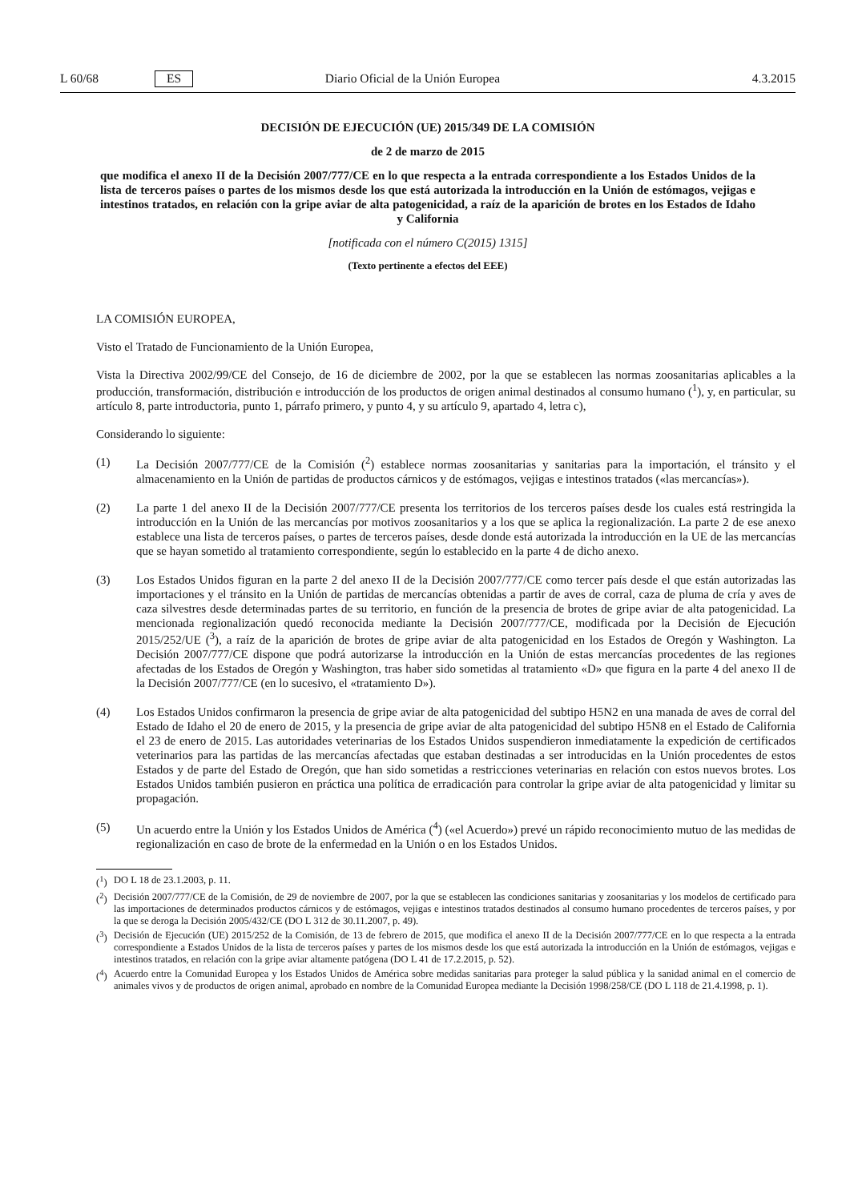L 60/68 ES Diario Oficial de la Unión Europea 4.3.2015
DECISIÓN DE EJECUCIÓN (UE) 2015/349 DE LA COMISIÓN
de 2 de marzo de 2015
que modifica el anexo II de la Decisión 2007/777/CE en lo que respecta a la entrada correspondiente a los Estados Unidos de la lista de terceros países o partes de los mismos desde los que está autorizada la introducción en la Unión de estómagos, vejigas e intestinos tratados, en relación con la gripe aviar de alta patogenicidad, a raíz de la aparición de brotes en los Estados de Idaho y California
[notificada con el número C(2015) 1315]
(Texto pertinente a efectos del EEE)
LA COMISIÓN EUROPEA,
Visto el Tratado de Funcionamiento de la Unión Europea,
Vista la Directiva 2002/99/CE del Consejo, de 16 de diciembre de 2002, por la que se establecen las normas zoosanitarias aplicables a la producción, transformación, distribución e introducción de los productos de origen animal destinados al consumo humano (<sup>1</sup>), y, en particular, su artículo 8, parte introductoria, punto 1, párrafo primero, y punto 4, y su artículo 9, apartado 4, letra c),
Considerando lo siguiente:
(1) La Decisión 2007/777/CE de la Comisión (<sup>2</sup>) establece normas zoosanitarias y sanitarias para la importación, el tránsito y el almacenamiento en la Unión de partidas de productos cárnicos y de estómagos, vejigas e intestinos tratados («las mercancías»).
(2) La parte 1 del anexo II de la Decisión 2007/777/CE presenta los territorios de los terceros países desde los cuales está restringida la introducción en la Unión de las mercancías por motivos zoosanitarios y a los que se aplica la regionalización. La parte 2 de ese anexo establece una lista de terceros países, o partes de terceros países, desde donde está autorizada la introducción en la UE de las mercancías que se hayan sometido al tratamiento correspondiente, según lo establecido en la parte 4 de dicho anexo.
(3) Los Estados Unidos figuran en la parte 2 del anexo II de la Decisión 2007/777/CE como tercer país desde el que están autorizadas las importaciones y el tránsito en la Unión de partidas de mercancías obtenidas a partir de aves de corral, caza de pluma de cría y aves de caza silvestres desde determinadas partes de su territorio, en función de la presencia de brotes de gripe aviar de alta patogenicidad. La mencionada regionalización quedó reconocida mediante la Decisión 2007/777/CE, modificada por la Decisión de Ejecución 2015/252/UE (<sup>3</sup>), a raíz de la aparición de brotes de gripe aviar de alta patogenicidad en los Estados de Oregón y Washington. La Decisión 2007/777/CE dispone que podrá autorizarse la introducción en la Unión de estas mercancías procedentes de las regiones afectadas de los Estados de Oregón y Washington, tras haber sido sometidas al tratamiento «D» que figura en la parte 4 del anexo II de la Decisión 2007/777/CE (en lo sucesivo, el «tratamiento D»).
(4) Los Estados Unidos confirmaron la presencia de gripe aviar de alta patogenicidad del subtipo H5N2 en una manada de aves de corral del Estado de Idaho el 20 de enero de 2015, y la presencia de gripe aviar de alta patogenicidad del subtipo H5N8 en el Estado de California el 23 de enero de 2015. Las autoridades veterinarias de los Estados Unidos suspendieron inmediatamente la expedición de certificados veterinarios para las partidas de las mercancías afectadas que estaban destinadas a ser introducidas en la Unión procedentes de estos Estados y de parte del Estado de Oregón, que han sido sometidas a restricciones veterinarias en relación con estos nuevos brotes. Los Estados Unidos también pusieron en práctica una política de erradicación para controlar la gripe aviar de alta patogenicidad y limitar su propagación.
(5) Un acuerdo entre la Unión y los Estados Unidos de América (<sup>4</sup>) («el Acuerdo») prevé un rápido reconocimiento mutuo de las medidas de regionalización en caso de brote de la enfermedad en la Unión o en los Estados Unidos.
(<sup>1</sup>)
DO L 18 de 23.1.2003, p. 11.
(<sup>2</sup>)
Decisión 2007/777/CE de la Comisión, de 29 de noviembre de 2007, por la que se establecen las condiciones sanitarias y zoosanitarias y los modelos de certificado para las importaciones de determinados productos cárnicos y de estómagos, vejigas e intestinos tratados destinados al consumo humano procedentes de terceros países, y por la que se deroga la Decisión 2005/432/CE (DO L 312 de 30.11.2007, p. 49).
(<sup>3</sup>)
Decisión de Ejecución (UE) 2015/252 de la Comisión, de 13 de febrero de 2015, que modifica el anexo II de la Decisión 2007/777/CE en lo que respecta a la entrada correspondiente a Estados Unidos de la lista de terceros países y partes de los mismos desde los que está autorizada la introducción en la Unión de estómagos, vejigas e intestinos tratados, en relación con la gripe aviar altamente patógena (DO L 41 de 17.2.2015, p. 52).
(<sup>4</sup>)
Acuerdo entre la Comunidad Europea y los Estados Unidos de América sobre medidas sanitarias para proteger la salud pública y la sanidad animal en el comercio de animales vivos y de productos de origen animal, aprobado en nombre de la Comunidad Europea mediante la Decisión 1998/258/CE (DO L 118 de 21.4.1998, p. 1).